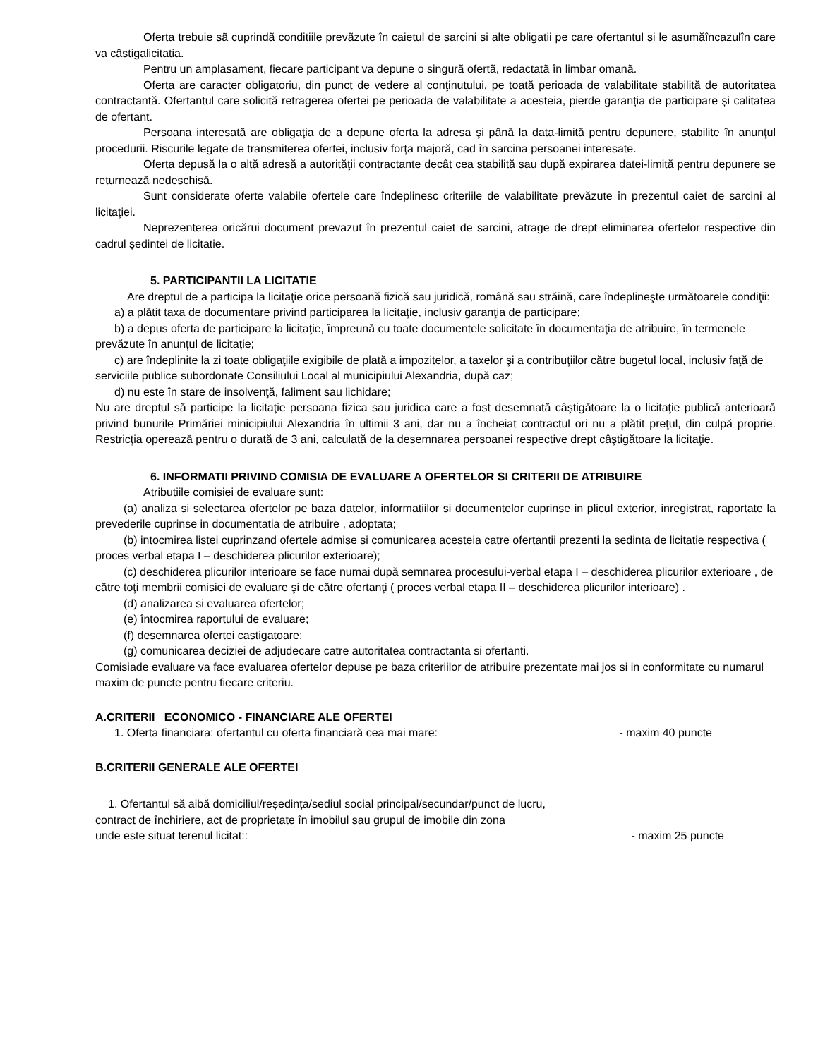Oferta trebuie sã cuprindã conditiile prevãzute în caietul de sarcini si alte obligatii pe care ofertantul si le asumăîncazulîn care va câstigalicitatia.
Pentru un amplasament, fiecare participant va depune o singurã ofertã, redactatã în limbar omanã.
Oferta are caracter obligatoriu, din punct de vedere al conţinutului, pe toată perioada de valabilitate stabilită de autoritatea contractantă. Ofertantul care solicită retragerea ofertei pe perioada de valabilitate a acesteia, pierde garanția de participare și calitatea de ofertant.
Persoana interesată are obligaţia de a depune oferta la adresa şi până la data-limită pentru depunere, stabilite în anunţul procedurii. Riscurile legate de transmiterea ofertei, inclusiv forţa majoră, cad în sarcina persoanei interesate.
Oferta depusă la o altă adresă a autorităţii contractante decât cea stabilită sau după expirarea datei-limită pentru depunere se returnează nedeschisă.
Sunt considerate oferte valabile ofertele care îndeplinesc criteriile de valabilitate prevăzute în prezentul caiet de sarcini al licitaţiei.
Neprezenterea oricărui document prevazut în prezentul caiet de sarcini, atrage de drept eliminarea ofertelor respective din cadrul ședintei de licitatie.
5. PARTICIPANTII LA LICITATIE
Are dreptul de a participa la licitaţie orice persoană fizică sau juridică, română sau străină, care îndeplineşte următoarele condiţii:
a) a plătit taxa de documentare privind participarea la licitaţie, inclusiv garanţia de participare;
b) a depus oferta de participare la licitaţie, împreună cu toate documentele solicitate în documentaţia de atribuire, în termenele prevăzute în anunțul de licitație;
c) are îndeplinite la zi toate obligaţiile exigibile de plată a impozitelor, a taxelor şi a contribuţiilor către bugetul local, inclusiv faţă de serviciile publice subordonate Consiliului Local al municipiului Alexandria, după caz;
d) nu este în stare de insolvenţă, faliment sau lichidare;
Nu are dreptul să participe la licitaţie persoana fizica sau juridica care a fost desemnată câştigătoare la o licitaţie publică anterioară privind bunurile Primăriei minicipiului Alexandria în ultimii 3 ani, dar nu a încheiat contractul ori nu a plătit preţul, din culpă proprie. Restricţia operează pentru o durată de 3 ani, calculată de la desemnarea persoanei respective drept câştigătoare la licitaţie.
6. INFORMATII PRIVIND COMISIA DE EVALUARE A OFERTELOR SI CRITERII DE ATRIBUIRE
Atributiile comisiei de evaluare sunt:
(a) analiza si selectarea ofertelor pe baza datelor, informatiilor si documentelor cuprinse in plicul exterior, inregistrat, raportate la prevederile cuprinse in documentatia de atribuire , adoptata;
(b) intocmirea listei cuprinzand ofertele admise si comunicarea acesteia catre ofertantii prezenti la sedinta de licitatie respectiva ( proces verbal etapa I – deschiderea plicurilor exterioare);
(c) deschiderea plicurilor interioare se face numai după semnarea procesului-verbal etapa I – deschiderea plicurilor exterioare , de către toţi membrii comisiei de evaluare şi de către ofertanţi ( proces verbal etapa II – deschiderea plicurilor interioare) .
(d) analizarea si evaluarea ofertelor;
(e) întocmirea raportului de evaluare;
(f) desemnarea ofertei castigatoare;
(g) comunicarea deciziei de adjudecare catre autoritatea contractanta si ofertanti.
Comisiade evaluare va face evaluarea ofertelor depuse pe baza criteriilor de atribuire prezentate mai jos si in conformitate cu numarul maxim de puncte pentru fiecare criteriu.
A.CRITERII ECONOMICO - FINANCIARE ALE OFERTEI
1. Oferta financiara: ofertantul cu oferta financiară cea mai mare: - maxim 40 puncte
B.CRITERII GENERALE ALE OFERTEI
1. Ofertantul să aibă domiciliul/reședința/sediul social principal/secundar/punct de lucru,
contract de închiriere, act de proprietate în imobilul sau grupul de imobile din zona
unde este situat terenul licitat:: - maxim 25 puncte